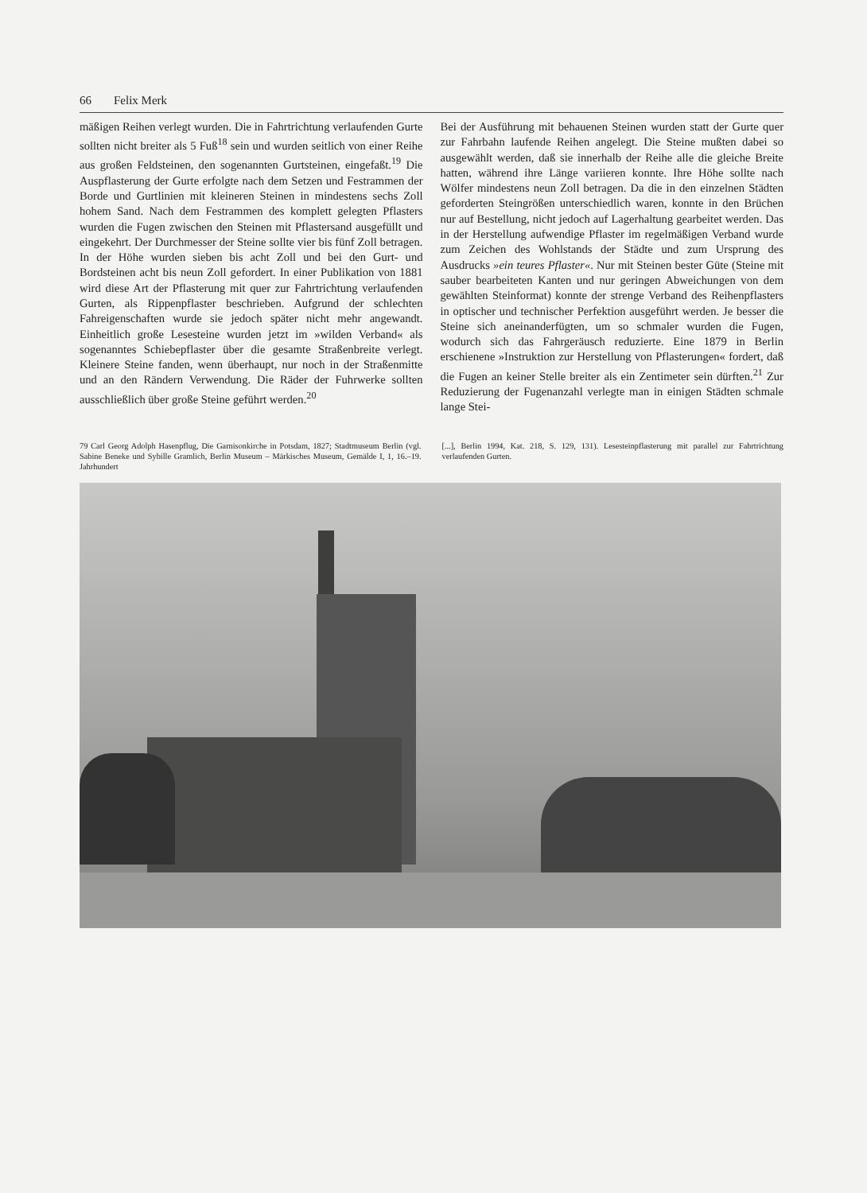66 Felix Merk
mäßigen Reihen verlegt wurden. Die in Fahrtrichtung verlaufenden Gurte sollten nicht breiter als 5 Fuß<sup>18</sup> sein und wurden seitlich von einer Reihe aus großen Feldsteinen, den sogenannten Gurtsteinen, eingefaßt.<sup>19</sup> Die Auspflasterung der Gurte erfolgte nach dem Setzen und Festrammen der Borde und Gurtlinien mit kleineren Steinen in mindestens sechs Zoll hohem Sand. Nach dem Festrammen des komplett gelegten Pflasters wurden die Fugen zwischen den Steinen mit Pflastersand ausgefüllt und eingekehrt. Der Durchmesser der Steine sollte vier bis fünf Zoll betragen. In der Höhe wurden sieben bis acht Zoll und bei den Gurt- und Bordsteinen acht bis neun Zoll gefordert. In einer Publikation von 1881 wird diese Art der Pflasterung mit quer zur Fahrtrichtung verlaufenden Gurten, als Rippenpflaster beschrieben. Aufgrund der schlechten Fahreigenschaften wurde sie jedoch später nicht mehr angewandt. Einheitlich große Lesesteine wurden jetzt im »wilden Verband« als sogenanntes Schiebepflaster über die gesamte Straßenbreite verlegt. Kleinere Steine fanden, wenn überhaupt, nur noch in der Straßenmitte und an den Rändern Verwendung. Die Räder der Fuhrwerke sollten ausschließlich über große Steine geführt werden.<sup>20</sup>
Bei der Ausführung mit behauenen Steinen wurden statt der Gurte quer zur Fahrbahn laufende Reihen angelegt. Die Steine mußten dabei so ausgewählt werden, daß sie innerhalb der Reihe alle die gleiche Breite hatten, während ihre Länge variieren konnte. Ihre Höhe sollte nach Wölfer mindestens neun Zoll betragen. Da die in den einzelnen Städten geforderten Steingrößen unterschiedlich waren, konnte in den Brüchen nur auf Bestellung, nicht jedoch auf Lagerhaltung gearbeitet werden. Das in der Herstellung aufwendige Pflaster im regelmäßigen Verband wurde zum Zeichen des Wohlstands der Städte und zum Ursprung des Ausdrucks »ein teures Pflaster«. Nur mit Steinen bester Güte (Steine mit sauber bearbeiteten Kanten und nur geringen Abweichungen von dem gewählten Steinformat) konnte der strenge Verband des Reihenpflasters in optischer und technischer Perfektion ausgeführt werden. Je besser die Steine sich aneinanderfügten, um so schmaler wurden die Fugen, wodurch sich das Fahrgeräusch reduzierte. Eine 1879 in Berlin erschienene »Instruktion zur Herstellung von Pflasterungen« fordert, daß die Fugen an keiner Stelle breiter als ein Zentimeter sein dürften.<sup>21</sup> Zur Reduzierung der Fugenanzahl verlegte man in einigen Städten schmale lange Stei-
79 Carl Georg Adolph Hasenpflug, Die Garnisonkirche in Potsdam, 1827; Stadtmuseum Berlin (vgl. Sabine Beneke und Sybille Gramlich, Berlin Museum – Märkisches Museum, Gemälde I, 1, 16.–19. Jahrhundert
[...], Berlin 1994, Kat. 218, S. 129, 131). Lesesteinpflasterung mit parallel zur Fahrtrichtung verlaufenden Gurten.